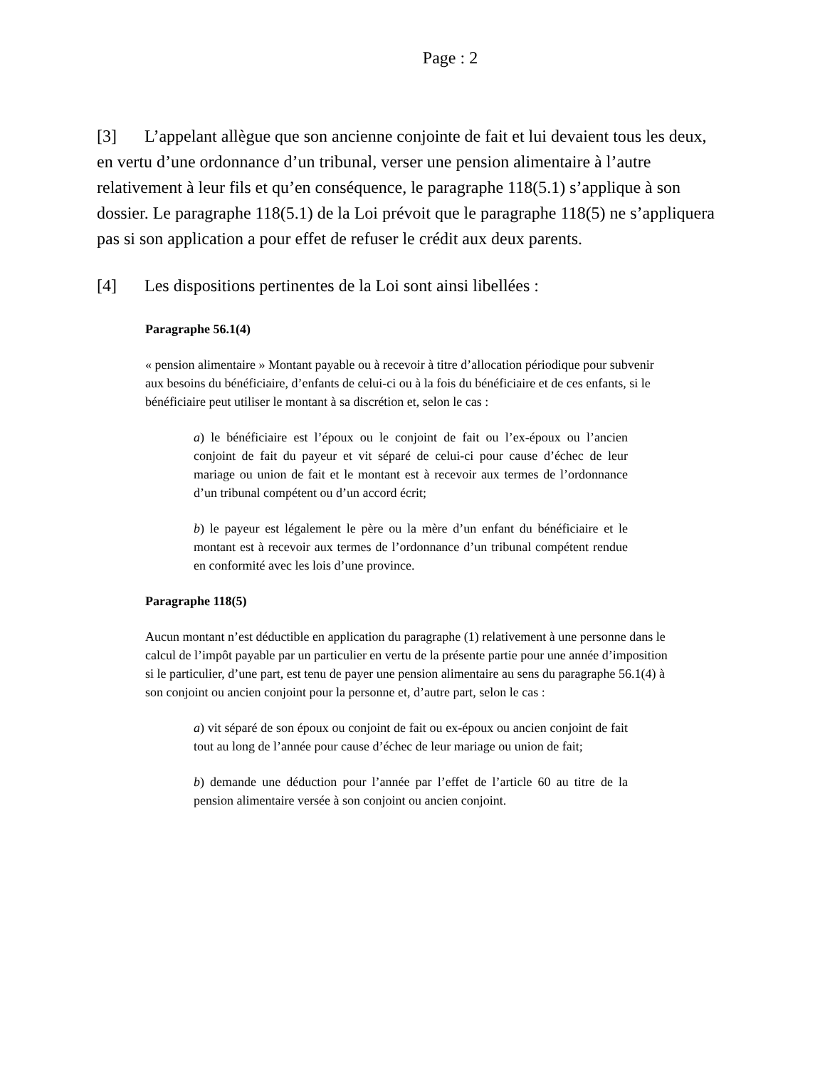Page : 2
[3] L’appelant allègue que son ancienne conjointe de fait et lui devaient tous les deux, en vertu d’une ordonnance d’un tribunal, verser une pension alimentaire à l’autre relativement à leur fils et qu’en conséquence, le paragraphe 118(5.1) s’applique à son dossier. Le paragraphe 118(5.1) de la Loi prévoit que le paragraphe 118(5) ne s’appliquera pas si son application a pour effet de refuser le crédit aux deux parents.
[4] Les dispositions pertinentes de la Loi sont ainsi libellées :
Paragraphe 56.1(4)
« pension alimentaire » Montant payable ou à recevoir à titre d’allocation périodique pour subvenir aux besoins du bénéficiaire, d’enfants de celui-ci ou à la fois du bénéficiaire et de ces enfants, si le bénéficiaire peut utiliser le montant à sa discrétion et, selon le cas :
a) le bénéficiaire est l’époux ou le conjoint de fait ou l’ex-époux ou l’ancien conjoint de fait du payeur et vit séparé de celui-ci pour cause d’échec de leur mariage ou union de fait et le montant est à recevoir aux termes de l’ordonnance d’un tribunal compétent ou d’un accord écrit;
b) le payeur est légalement le père ou la mère d’un enfant du bénéficiaire et le montant est à recevoir aux termes de l’ordonnance d’un tribunal compétent rendue en conformité avec les lois d’une province.
Paragraphe 118(5)
Aucun montant n’est déductible en application du paragraphe (1) relativement à une personne dans le calcul de l’impôt payable par un particulier en vertu de la présente partie pour une année d’imposition si le particulier, d’une part, est tenu de payer une pension alimentaire au sens du paragraphe 56.1(4) à son conjoint ou ancien conjoint pour la personne et, d’autre part, selon le cas :
a) vit séparé de son époux ou conjoint de fait ou ex-époux ou ancien conjoint de fait tout au long de l’année pour cause d’échec de leur mariage ou union de fait;
b) demande une déduction pour l’année par l’effet de l’article 60 au titre de la pension alimentaire versée à son conjoint ou ancien conjoint.